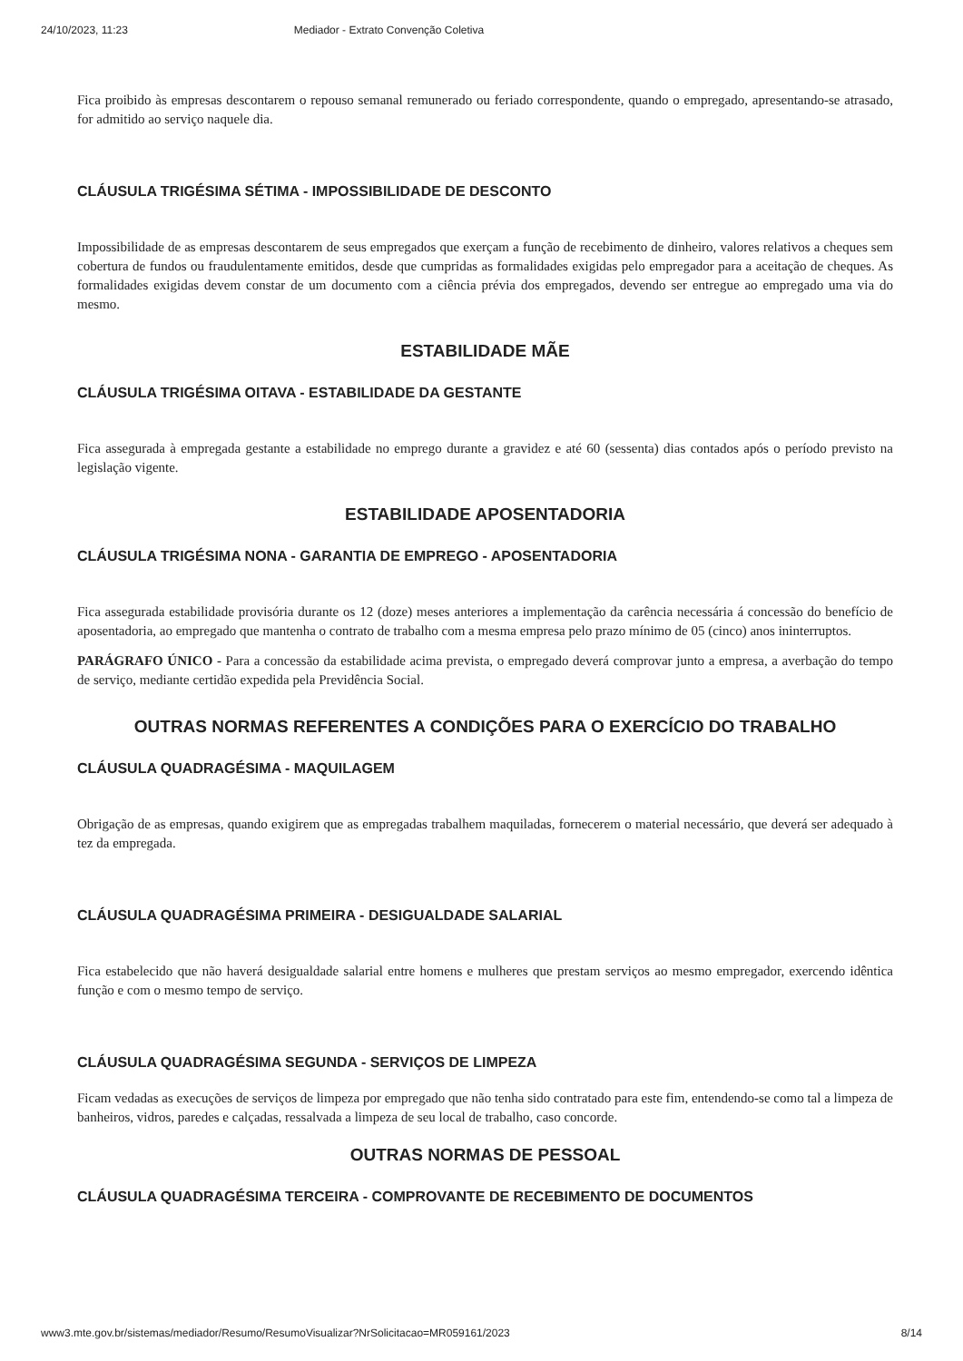24/10/2023, 11:23 Mediador - Extrato Convenção Coletiva
Fica proibido às empresas descontarem o repouso semanal remunerado ou feriado correspondente, quando o empregado, apresentando-se atrasado, for admitido ao serviço naquele dia.
CLÁUSULA TRIGÉSIMA SÉTIMA - IMPOSSIBILIDADE DE DESCONTO
Impossibilidade de as empresas descontarem de seus empregados que exerçam a função de recebimento de dinheiro, valores relativos a cheques sem cobertura de fundos ou fraudulentamente emitidos, desde que cumpridas as formalidades exigidas pelo empregador para a aceitação de cheques. As formalidades exigidas devem constar de um documento com a ciência prévia dos empregados, devendo ser entregue ao empregado uma via do mesmo.
ESTABILIDADE MÃE
CLÁUSULA TRIGÉSIMA OITAVA - ESTABILIDADE DA GESTANTE
Fica assegurada à empregada gestante a estabilidade no emprego durante a gravidez e até 60 (sessenta) dias contados após o período previsto na legislação vigente.
ESTABILIDADE APOSENTADORIA
CLÁUSULA TRIGÉSIMA NONA - GARANTIA DE EMPREGO - APOSENTADORIA
Fica assegurada estabilidade provisória durante os 12 (doze) meses anteriores a implementação da carência necessária á concessão do benefício de aposentadoria, ao empregado que mantenha o contrato de trabalho com a mesma empresa pelo prazo mínimo de 05 (cinco) anos ininterruptos.
PARÁGRAFO ÚNICO - Para a concessão da estabilidade acima prevista, o empregado deverá comprovar junto a empresa, a averbação do tempo de serviço, mediante certidão expedida pela Previdência Social.
OUTRAS NORMAS REFERENTES A CONDIÇÕES PARA O EXERCÍCIO DO TRABALHO
CLÁUSULA QUADRAGÉSIMA - MAQUILAGEM
Obrigação de as empresas, quando exigirem que as empregadas trabalhem maquiladas, fornecerem o material necessário, que deverá ser adequado à tez da empregada.
CLÁUSULA QUADRAGÉSIMA PRIMEIRA - DESIGUALDADE SALARIAL
Fica estabelecido que não haverá desigualdade salarial entre homens e mulheres que prestam serviços ao mesmo empregador, exercendo idêntica função e com o mesmo tempo de serviço.
CLÁUSULA QUADRAGÉSIMA SEGUNDA - SERVIÇOS DE LIMPEZA
Ficam vedadas as execuções de serviços de limpeza por empregado que não tenha sido contratado para este fim, entendendo-se como tal a limpeza de banheiros, vidros, paredes e calçadas, ressalvada a limpeza de seu local de trabalho, caso concorde.
OUTRAS NORMAS DE PESSOAL
CLÁUSULA QUADRAGÉSIMA TERCEIRA - COMPROVANTE DE RECEBIMENTO DE DOCUMENTOS
www3.mte.gov.br/sistemas/mediador/Resumo/ResumoVisualizar?NrSolicitacao=MR059161/2023 8/14